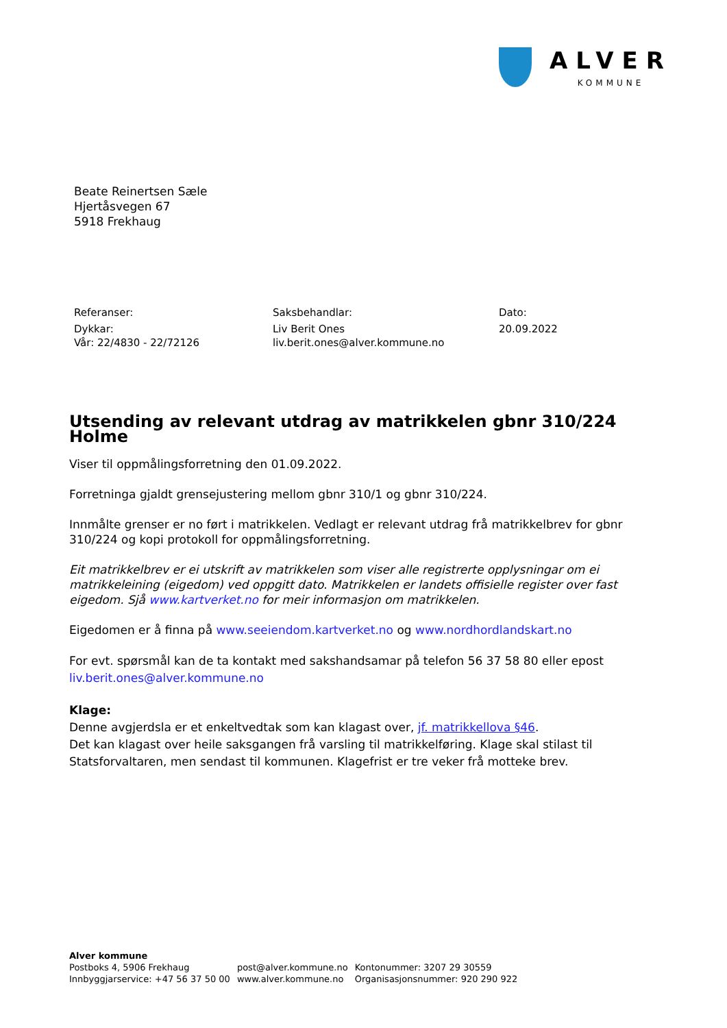ALVER
KOMMUNE
Beate Reinertsen Sæle
Hjertåsvegen 67
5918 Frekhaug
Referanser:
Dykkar:
Vår: 22/4830 - 22/72126
Saksbehandlar:
Liv Berit Ones
liv.berit.ones@alver.kommune.no
Dato:
20.09.2022
Utsending av relevant utdrag av matrikkelen gbnr 310/224 Holme
Viser til oppmålingsforretning den 01.09.2022.
Forretninga gjaldt grensejustering mellom gbnr 310/1 og gbnr 310/224.
Innmålte grenser er no ført i matrikkelen. Vedlagt er relevant utdrag frå matrikkelbrev for gbnr 310/224 og kopi protokoll for oppmålingsforretning.
Eit matrikkelbrev er ei utskrift av matrikkelen som viser alle registrerte opplysningar om ei matrikkeleining (eigedom) ved oppgitt dato. Matrikkelen er landets offisielle register over fast eigedom. Sjå www.kartverket.no for meir informasjon om matrikkelen.
Eigedomen er å finna på www.seeiendom.kartverket.no og www.nordhordlandskart.no
For evt. spørsmål kan de ta kontakt med sakshandsamar på telefon 56 37 58 80 eller epost liv.berit.ones@alver.kommune.no
Klage:
Denne avgjerdsla er et enkeltvedtak som kan klagast over, jf. matrikkellova §46.
Det kan klagast over heile saksgangen frå varsling til matrikkelføring. Klage skal stilast til Statsforvaltaren, men sendast til kommunen. Klagefrist er tre veker frå motteke brev.
Alver kommune
| Postboks 4, 5906 Frekhaug | post@alver.kommune.no | Kontonummer: 3207 29 30559 |
| Innbyggjarservice: +47 56 37 50 00 | www.alver.kommune.no | Organisasjonsnummer: 920 290 922 |